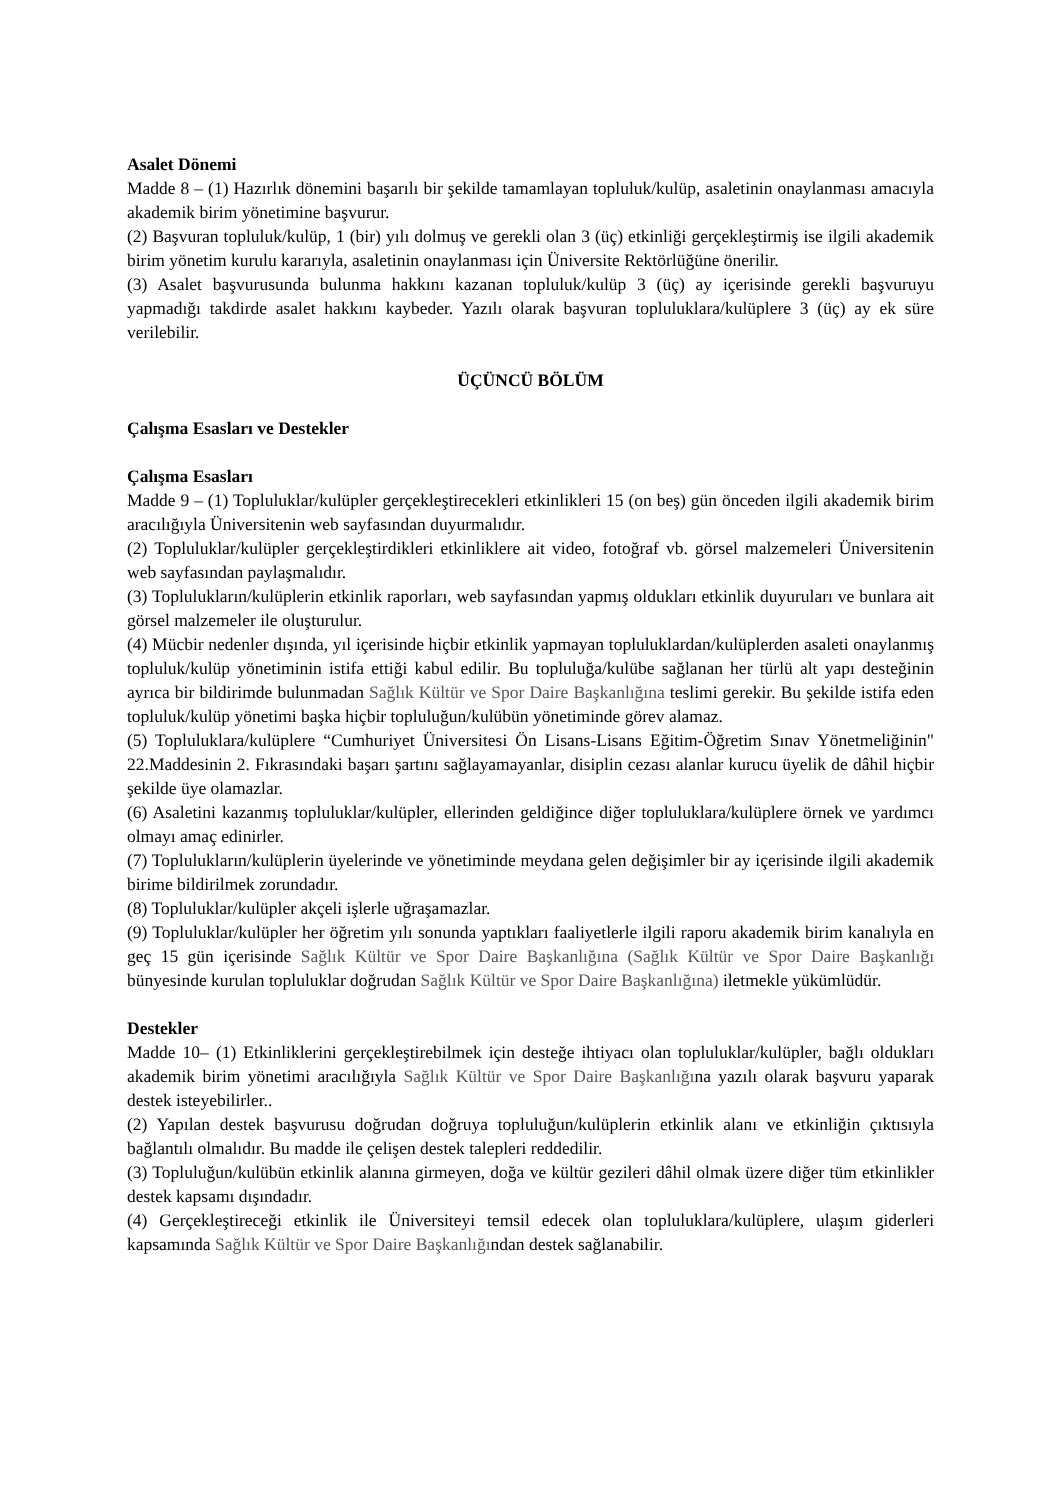Asalet Dönemi
Madde 8 – (1) Hazırlık dönemini başarılı bir şekilde tamamlayan topluluk/kulüp, asaletinin onaylanması amacıyla akademik birim yönetimine başvurur.
(2) Başvuran topluluk/kulüp, 1 (bir) yılı dolmuş ve gerekli olan 3 (üç) etkinliği gerçekleştirmiş ise ilgili akademik birim yönetim kurulu kararıyla, asaletinin onaylanması için Üniversite Rektörlüğüne önerilir.
(3) Asalet başvurusunda bulunma hakkını kazanan topluluk/kulüp 3 (üç) ay içerisinde gerekli başvuruyu yapmadığı takdirde asalet hakkını kaybeder. Yazılı olarak başvuran topluluklara/kulüplere 3 (üç) ay ek süre verilebilir.
ÜÇÜNCÜ BÖLÜM
Çalışma Esasları ve Destekler
Çalışma Esasları
Madde 9 – (1) Topluluklar/kulüpler gerçekleştirecekleri etkinlikleri 15 (on beş) gün önceden ilgili akademik birim aracılığıyla Üniversitenin web sayfasından duyurmalıdır.
(2) Topluluklar/kulüpler gerçekleştirdikleri etkinliklere ait video, fotoğraf vb. görsel malzemeleri Üniversitenin web sayfasından paylaşmalıdır.
(3) Toplulukların/kulüplerin etkinlik raporları, web sayfasından yapmış oldukları etkinlik duyuruları ve bunlara ait görsel malzemeler ile oluşturulur.
(4) Mücbir nedenler dışında, yıl içerisinde hiçbir etkinlik yapmayan topluluklardan/kulüplerden asaleti onaylanmış topluluk/kulüp yönetiminin istifa ettiği kabul edilir. Bu topluluğa/kulübe sağlanan her türlü alt yapı desteğinin ayrıca bir bildirimde bulunmadan Sağlık Kültür ve Spor Daire Başkanlığına teslimi gerekir. Bu şekilde istifa eden topluluk/kulüp yönetimi başka hiçbir topluluğun/kulübün yönetiminde görev alamaz.
(5) Topluluklara/kulüplere “Cumhuriyet Üniversitesi Ön Lisans-Lisans Eğitim-Öğretim Sınav Yönetmeliğinin" 22.Maddesinin 2. Fıkrasındaki başarı şartını sağlayamayanlar, disiplin cezası alanlar kurucu üyelik de dâhil hiçbir şekilde üye olamazlar.
(6) Asaletini kazanmış topluluklar/kulüpler, ellerinden geldiğince diğer topluluklara/kulüplere örnek ve yardımcı olmayı amaç edinirler.
(7) Toplulukların/kulüplerin üyelerinde ve yönetiminde meydana gelen değişimler bir ay içerisinde ilgili akademik birime bildirilmek zorundadır.
(8) Topluluklar/kulüpler akçeli işlerle uğraşamazlar.
(9) Topluluklar/kulüpler her öğretim yılı sonunda yaptıkları faaliyetlerle ilgili raporu akademik birim kanalıyla en geç 15 gün içerisinde Sağlık Kültür ve Spor Daire Başkanlığına (Sağlık Kültür ve Spor Daire Başkanlığı bünyesinde kurulan topluluklar doğrudan Sağlık Kültür ve Spor Daire Başkanlığına) iletmekle yükümlüdür.
Destekler
Madde 10– (1) Etkinliklerini gerçekleştirebilmek için desteğe ihtiyacı olan topluluklar/kulüpler, bağlı oldukları akademik birim yönetimi aracılığıyla Sağlık Kültür ve Spor Daire Başkanlığına yazılı olarak başvuru yaparak destek isteyebilirler..
(2) Yapılan destek başvurusu doğrudan doğruya topluluğun/kulüplerin etkinlik alanı ve etkinliğin çıktısıyla bağlantılı olmalıdır. Bu madde ile çelişen destek talepleri reddedilir.
(3) Topluluğun/kulübün etkinlik alanına girmeyen, doğa ve kültür gezileri dâhil olmak üzere diğer tüm etkinlikler destek kapsamı dışındadır.
(4) Gerçekleştireceği etkinlik ile Üniversiteyi temsil edecek olan topluluklara/kulüplere, ulaşım giderleri kapsamında Sağlık Kültür ve Spor Daire Başkanlığından destek sağlanabilir.